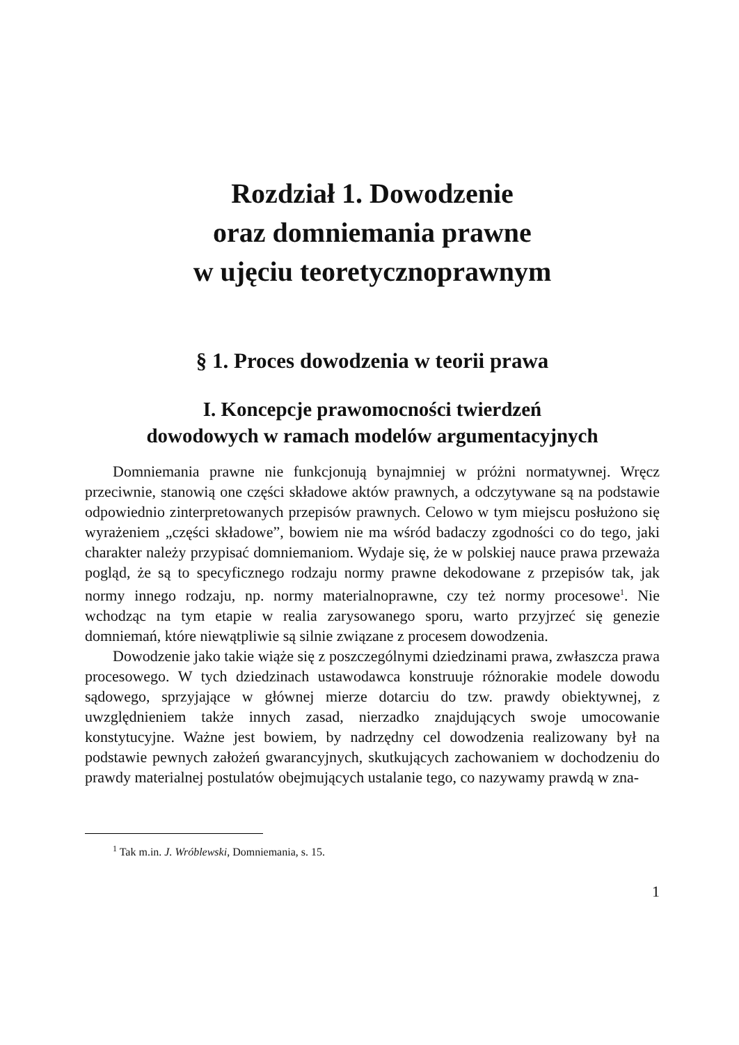Rozdział 1. Dowodzenie
oraz domniemania prawne
w ujęciu teoretycznoprawnym
§ 1. Proces dowodzenia w teorii prawa
I. Koncepcje prawomocności twierdzeń
dowodowych w ramach modelów argumentacyjnych
Domniemania prawne nie funkcjonują bynajmniej w próżni normatywnej. Wręcz przeciwnie, stanowią one części składowe aktów prawnych, a odczytywane są na podstawie odpowiednio zinterpretowanych przepisów prawnych. Celowo w tym miejscu posłużono się wyrażeniem „części składowe”, bowiem nie ma wśród badaczy zgodności co do tego, jaki charakter należy przypisać domniemaniom. Wydaje się, że w polskiej nauce prawa przeważa pogląd, że są to specyficznego rodzaju normy prawne dekodowane z przepisów tak, jak normy innego rodzaju, np. normy materialnoprawne, czy też normy procesowe<sup>1</sup>. Nie wchodząc na tym etapie w realia zarysowanego sporu, warto przyjrzeć się genezie domniemań, które niewątpliwie są silnie związane z procesem dowodzenia.
Dowodzenie jako takie wiąże się z poszczególnymi dziedzinami prawa, zwłaszcza prawa procesowego. W tych dziedzinach ustawodawca konstruuje różnorakie modele dowodu sądowego, sprzyjające w głównej mierze dotarciu do tzw. prawdy obiektywnej, z uwzględnieniem także innych zasad, nierzadko znajdujących swoje umocowanie konstytucyjne. Ważne jest bowiem, by nadrzędny cel dowodzenia realizowany był na podstawie pewnych założeń gwarancyjnych, skutkujących zachowaniem w dochodzeniu do prawdy materialnej postulatów obejmujących ustalanie tego, co nazywamy prawdą w zna-
<sup>1</sup> Tak m.in. J. Wróblewski, Domniemania, s. 15.
1